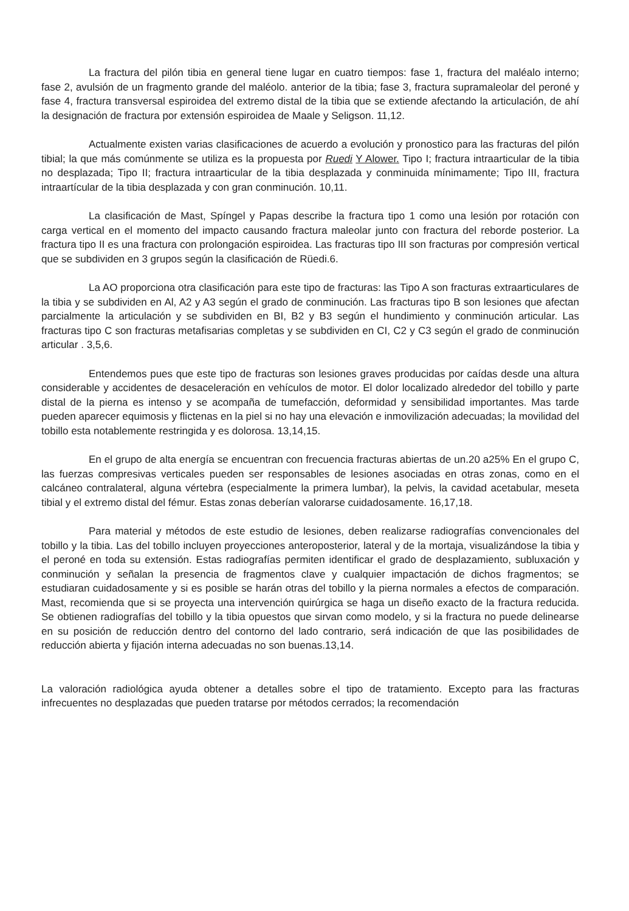La fractura del pilón tibia en general tiene lugar en cuatro tiempos: fase 1, fractura del maléalo interno; fase 2, avulsión de un fragmento grande del maléolo. anterior de la tibia; fase 3, fractura supramaleolar del peroné y fase 4, fractura transversal espiroidea del extremo distal de la tibia que se extiende afectando la articulación, de ahí la designación de fractura por extensión espiroidea de Maale y Seligson. 11,12.
Actualmente existen varias clasificaciones de acuerdo a evolución y pronostico para las fracturas del pilón tibial; la que más comúnmente se utiliza es la propuesta por Ruedi Y Alower. Tipo I; fractura intraarticular de la tibia no desplazada; Tipo II; fractura intraarticular de la tibia desplazada y conminuida mínimamente; Tipo III, fractura intraartícular de la tibia desplazada y con gran conminución. 10,11.
La clasificación de Mast, Spíngel y Papas describe la fractura tipo 1 como una lesión por rotación con carga vertical en el momento del impacto causando fractura maleolar junto con fractura del reborde posterior. La fractura tipo II es una fractura con prolongación espiroidea. Las fracturas tipo III son fracturas por compresión vertical que se subdividen en 3 grupos según la clasificación de Rüedi.6.
La AO proporciona otra clasificación para este tipo de fracturas: las Tipo A son fracturas extraarticulares de la tibia y se subdividen en Al, A2 y A3 según el grado de conminución. Las fracturas tipo B son lesiones que afectan parcialmente la articulación y se subdividen en BI, B2 y B3 según el hundimiento y conminución articular. Las fracturas tipo C son fracturas metafisarias completas y se subdividen en CI, C2 y C3 según el grado de conminución articular . 3,5,6.
Entendemos pues que este tipo de fracturas son lesiones graves producidas por caídas desde una altura considerable y accidentes de desaceleración en vehículos de motor. El dolor localizado alrededor del tobillo y parte distal de la pierna es intenso y se acompaña de tumefacción, deformidad y sensibilidad importantes. Mas tarde pueden aparecer equimosis y flictenas en la piel si no hay una elevación e inmovilización adecuadas; la movilidad del tobillo esta notablemente restringida y es dolorosa. 13,14,15.
En el grupo de alta energía se encuentran con frecuencia fracturas abiertas de un.20 a25% En el grupo C, las fuerzas compresivas verticales pueden ser responsables de lesiones asociadas en otras zonas, como en el calcáneo contralateral, alguna vértebra (especialmente la primera lumbar), la pelvis, la cavidad acetabular, meseta tibial y el extremo distal del fémur. Estas zonas deberían valorarse cuidadosamente. 16,17,18.
Para material y métodos de este estudio de lesiones, deben realizarse radiografías convencionales del tobillo y la tibia. Las del tobillo incluyen proyecciones anteroposterior, lateral y de la mortaja, visualizándose la tibia y el peroné en toda su extensión. Estas radiografías permiten identificar el grado de desplazamiento, subluxación y conminución y señalan la presencia de fragmentos clave y cualquier impactación de dichos fragmentos; se estudiaran cuidadosamente y si es posible se harán otras del tobillo y la pierna normales a efectos de comparación. Mast, recomienda que si se proyecta una intervención quirúrgica se haga un diseño exacto de la fractura reducida. Se obtienen radiografías del tobillo y la tibia opuestos que sirvan como modelo, y si la fractura no puede delinearse en su posición de reducción dentro del contorno del lado contrario, será indicación de que las posibilidades de reducción abierta y fijación interna adecuadas no son buenas.13,14.
La valoración radiológica ayuda obtener a detalles sobre el tipo de tratamiento. Excepto para las fracturas infrecuentes no desplazadas que pueden tratarse por métodos cerrados; la recomendación